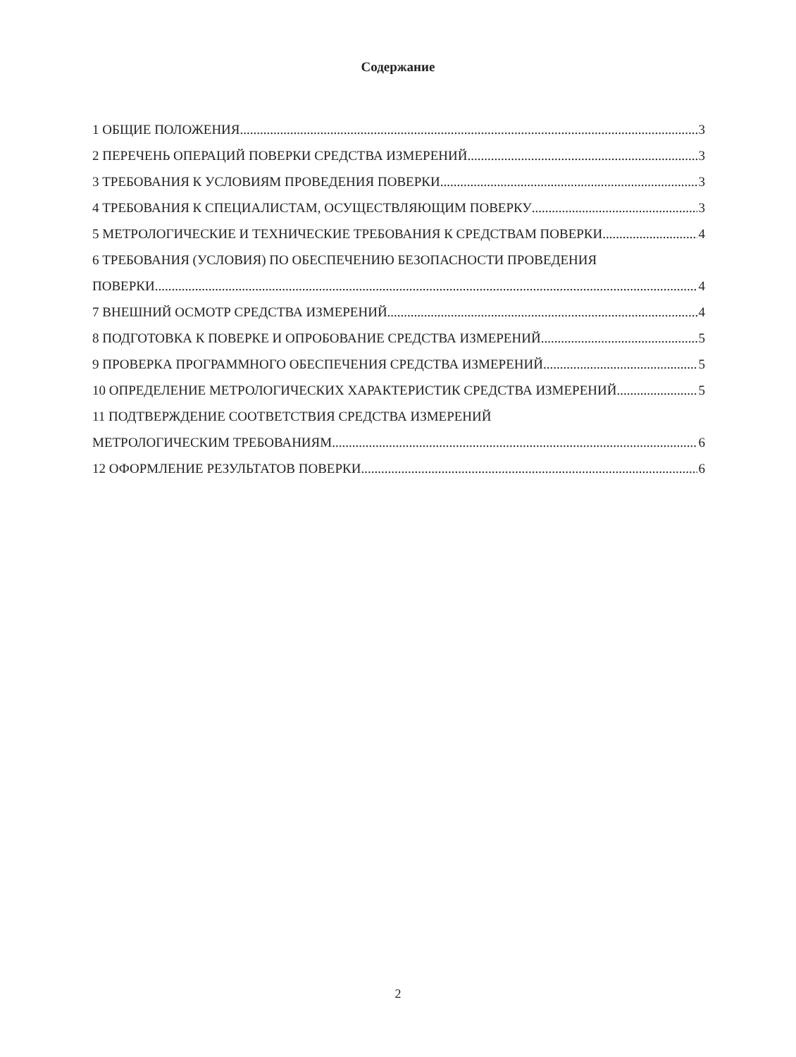Содержание
1 ОБЩИЕ ПОЛОЖЕНИЯ 3
2 ПЕРЕЧЕНЬ ОПЕРАЦИЙ ПОВЕРКИ СРЕДСТВА ИЗМЕРЕНИЙ 3
3 ТРЕБОВАНИЯ К УСЛОВИЯМ ПРОВЕДЕНИЯ ПОВЕРКИ 3
4 ТРЕБОВАНИЯ К СПЕЦИАЛИСТАМ, ОСУЩЕСТВЛЯЮЩИМ ПОВЕРКУ 3
5 МЕТРОЛОГИЧЕСКИЕ И ТЕХНИЧЕСКИЕ ТРЕБОВАНИЯ К СРЕДСТВАМ ПОВЕРКИ 4
6 ТРЕБОВАНИЯ (УСЛОВИЯ) ПО ОБЕСПЕЧЕНИЮ БЕЗОПАСНОСТИ ПРОВЕДЕНИЯ
ПОВЕРКИ 4
7 ВНЕШНИЙ ОСМОТР СРЕДСТВА ИЗМЕРЕНИЙ 4
8 ПОДГОТОВКА К ПОВЕРКЕ И ОПРОБОВАНИЕ СРЕДСТВА ИЗМЕРЕНИЙ 5
9 ПРОВЕРКА ПРОГРАММНОГО ОБЕСПЕЧЕНИЯ СРЕДСТВА ИЗМЕРЕНИЙ 5
10 ОПРЕДЕЛЕНИЕ МЕТРОЛОГИЧЕСКИХ ХАРАКТЕРИСТИК СРЕДСТВА ИЗМЕРЕНИЙ 5
11 ПОДТВЕРЖДЕНИЕ СООТВЕТСТВИЯ СРЕДСТВА ИЗМЕРЕНИЙ
МЕТРОЛОГИЧЕСКИМ ТРЕБОВАНИЯМ 6
12 ОФОРМЛЕНИЕ РЕЗУЛЬТАТОВ ПОВЕРКИ 6
2